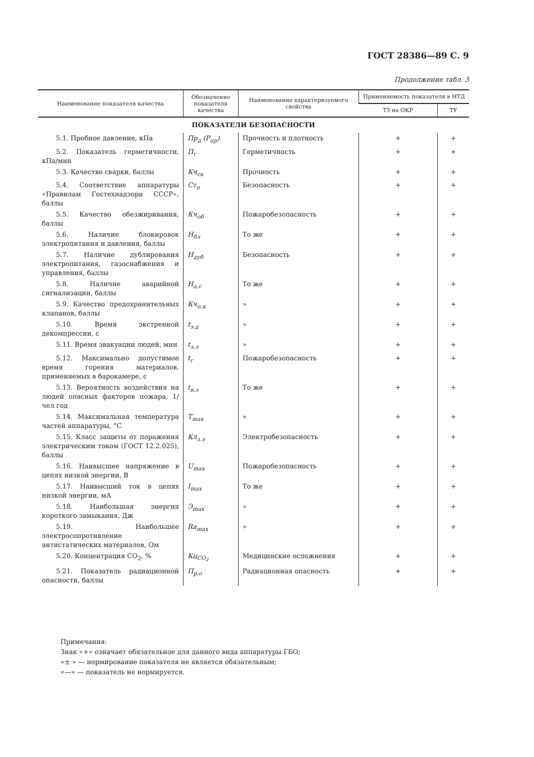ГОСТ 28386—89 С. 9
Продолжение табл. 3
| Наименование показателя качества | Обозначение показателя качества | Наименование характеризуемого свойства | Применяемость показателя в НТД | |
| --- | --- | --- | --- | --- |
| | | | ТЗ на ОКР | ТУ |
| ПОКАЗАТЕЛИ БЕЗОПАСНОСТИ | | | | |
| 5.1. Пробное давление, кПа | Пр<sub>д</sub> (P<sub>пр</sub>) | Прочность и плотность | + | + |
| 5.2. Показатель герметичности, кПа/мин | П<sub>г</sub> | Герметичность | + | + |
| 5.3. Качество сварки, баллы | Кч<sub>св</sub> | Прочность | + | + |
| 5.4. Соответствие аппаратуры «Правилам Гостехнадзора СССР», баллы | Ст<sub>п</sub> | Безопасность | + | + |
| 5.5. Качество обезжиривания, баллы | Кч<sub>об</sub> | Пожаробезопасность | + | + |
| 5.6. Наличие блокировок электропитания и давления, баллы | Н<sub>бл</sub> | То же | + | + |
| 5.7. Наличие дублирования электропитания, газоснабжения и управления, баллы | Н<sub>дуб</sub> | Безопасность | + | + |
| 5.8. Наличие аварийной сигнализации, баллы | Н<sub>а.с</sub> | То же | + | + |
| 5.9. Качество предохранительных клапанов, баллы | Кч<sub>п.к</sub> | » | + | + |
| 5.10. Время экстренной декомпрессии, с | t<sub>э.д</sub> | » | + | + |
| 5.11. Время эвакуации людей, мин | t<sub>э.л</sub> | » | + | + |
| 5.12. Максимально допустимое время горения материалов, применяемых в барокамере, с | t<sub>г</sub> | Пожаробезопасность | + | + |
| 5.13. Вероятность воздействия на людей опасных факторов пожара, 1/чел год | t<sub>в.л</sub> | То же | + | + |
| 5.14. Максимальная температура частей аппаратуры, °С | T<sub>max</sub> | » | + | + |
| 5.15. Класс защиты от поражения электрическим током (ГОСТ 12.2.025), баллы | Кл<sub>з.э</sub> | Электробезопасность | + | + |
| 5.16. Наивысшее напряжение в цепях низкой энергии, В | U<sub>max</sub> | Пожаробезопасность | + | + |
| 5.17. Наивысший ток в цепях низкой энергии, мА | I<sub>max</sub> | То же | + | + |
| 5.18. Наибольшая энергия короткого замыкания, Дж | Э<sub>max</sub> | » | + | + |
| 5.19. Наибольшее электросопротивление антистатических материалов, Ом | Ra<sub>max</sub> | » | + | + |
| 5.20. Концентрация CO<sub>2</sub>, % | Кц<sub>CO<sub>2</sub></sub> | Медицинские осложнения | + | + |
| 5.21. Показатель радиационной опасности, баллы | П<sub>р.о</sub> | Радиационная опасность | + | + |
Примечания:
Знак «+» означает обязательное для данного вида аппаратуры ГБО;
«± » — нормирование показателя не является обязательным;
«—» — показатель не нормируется.